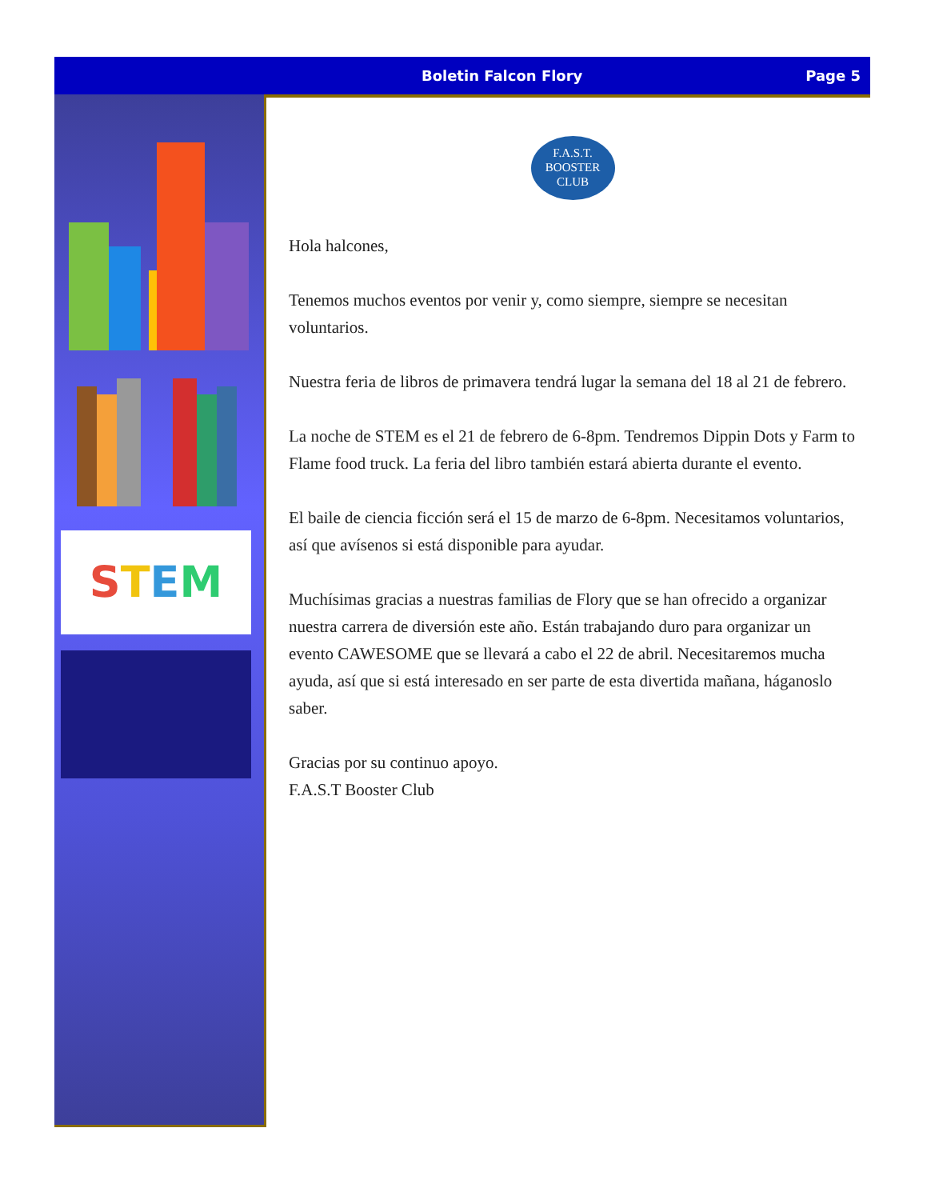Boletin Falcon Flory Page 5
STEM
F.A.S.T.
BOOSTER
CLUB
Hola halcones,
Tenemos muchos eventos por venir y, como siempre, siempre se necesitan voluntarios.
Nuestra feria de libros de primavera tendrá lugar la semana del 18 al 21 de febrero.
La noche de STEM es el 21 de febrero de 6-8pm. Tendremos Dippin Dots y Farm to Flame food truck. La feria del libro también estará abierta durante el evento.
El baile de ciencia ficción será el 15 de marzo de 6-8pm. Necesitamos voluntarios, así que avísenos si está disponible para ayudar.
Muchísimas gracias a nuestras familias de Flory que se han ofrecido a organizar nuestra carrera de diversión este año. Están trabajando duro para organizar un evento CAWESOME que se llevará a cabo el 22 de abril. Necesitaremos mucha ayuda, así que si está interesado en ser parte de esta divertida mañana, háganoslo saber.
Gracias por su continuo apoyo.
F.A.S.T Booster Club